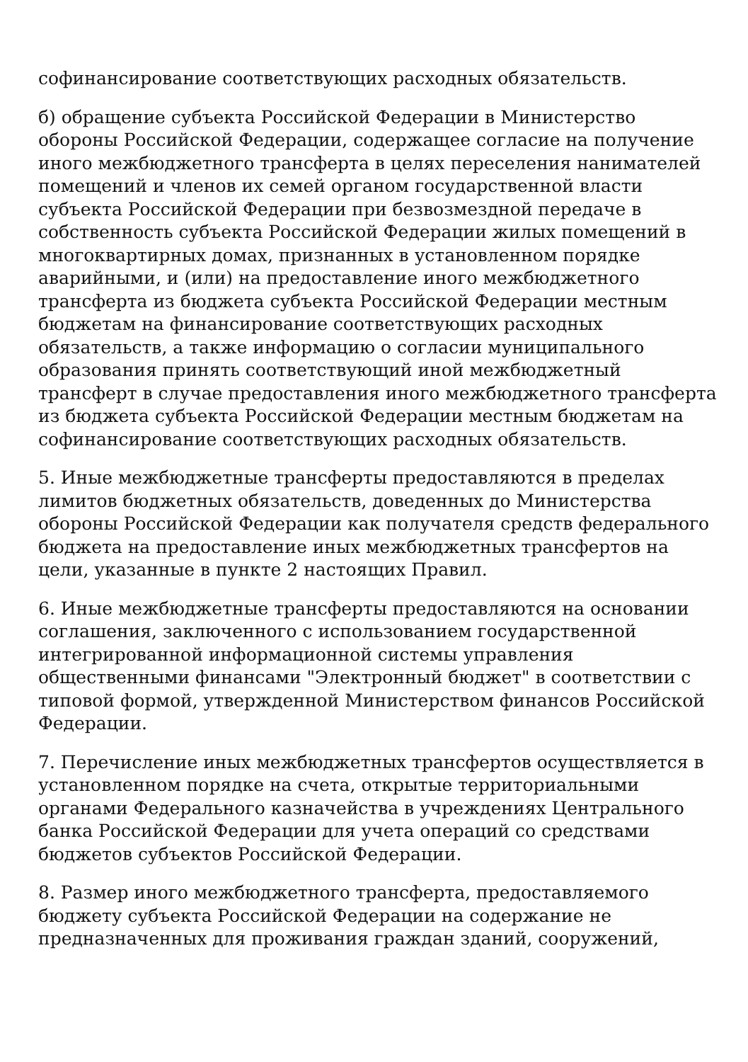софинансирование соответствующих расходных обязательств.
б) обращение субъекта Российской Федерации в Министерство обороны Российской Федерации, содержащее согласие на получение иного межбюджетного трансферта в целях переселения нанимателей помещений и членов их семей органом государственной власти субъекта Российской Федерации при безвозмездной передаче в собственность субъекта Российской Федерации жилых помещений в многоквартирных домах, признанных в установленном порядке аварийными, и (или) на предоставление иного межбюджетного трансферта из бюджета субъекта Российской Федерации местным бюджетам на финансирование соответствующих расходных обязательств, а также информацию о согласии муниципального образования принять соответствующий иной межбюджетный трансферт в случае предоставления иного межбюджетного трансферта из бюджета субъекта Российской Федерации местным бюджетам на софинансирование соответствующих расходных обязательств.
5. Иные межбюджетные трансферты предоставляются в пределах лимитов бюджетных обязательств, доведенных до Министерства обороны Российской Федерации как получателя средств федерального бюджета на предоставление иных межбюджетных трансфертов на цели, указанные в пункте 2 настоящих Правил.
6. Иные межбюджетные трансферты предоставляются на основании соглашения, заключенного с использованием государственной интегрированной информационной системы управления общественными финансами "Электронный бюджет" в соответствии с типовой формой, утвержденной Министерством финансов Российской Федерации.
7. Перечисление иных межбюджетных трансфертов осуществляется в установленном порядке на счета, открытые территориальными органами Федерального казначейства в учреждениях Центрального банка Российской Федерации для учета операций со средствами бюджетов субъектов Российской Федерации.
8. Размер иного межбюджетного трансферта, предоставляемого бюджету субъекта Российской Федерации на содержание не предназначенных для проживания граждан зданий, сооружений,